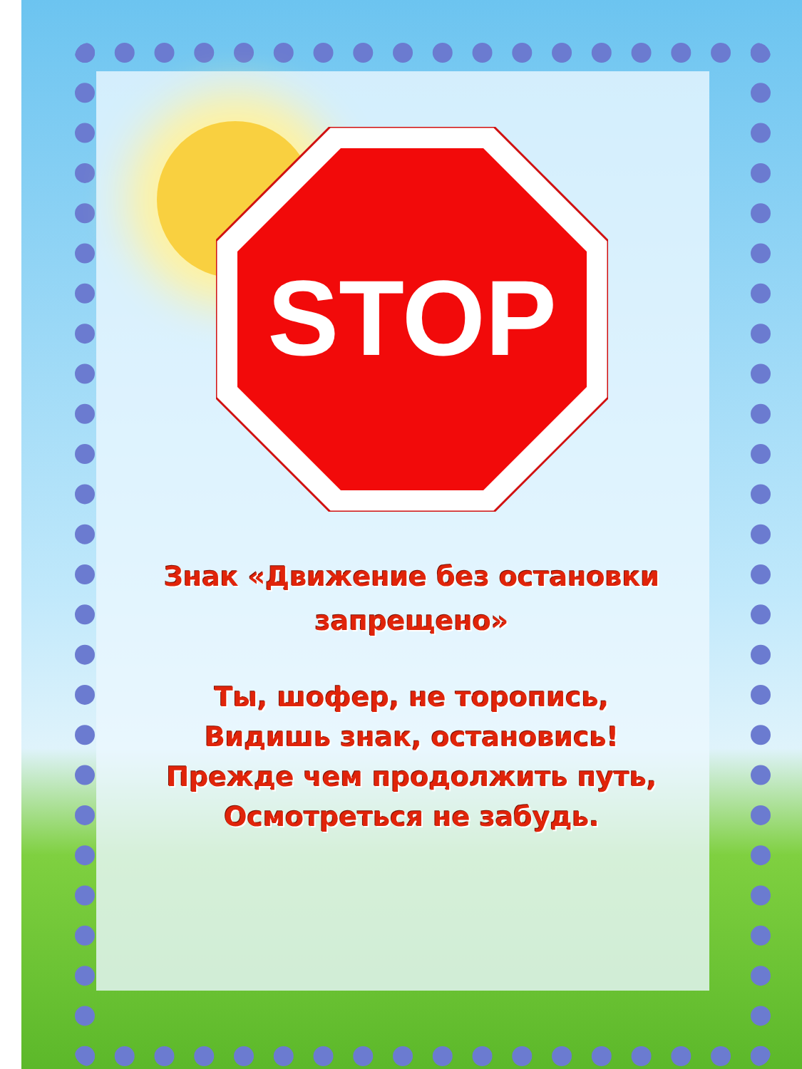STOP
Знак «Движение без остановки
запрещено»
Ты, шофер, не торопись,
Видишь знак, остановись!
Прежде чем продолжить путь,
Осмотреться не забудь.